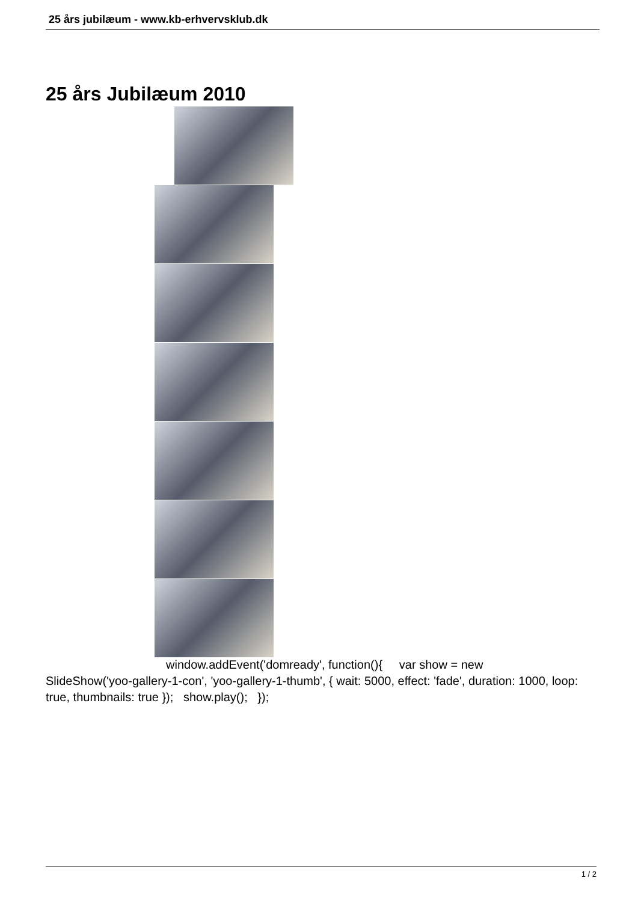25 års jubilæum - www.kb-erhvervsklub.dk
25 års Jubilæum 2010
window.addEvent('domready', function(){ var show = new
SlideShow('yoo-gallery-1-con', 'yoo-gallery-1-thumb', { wait: 5000, effect: 'fade', duration: 1000, loop: true, thumbnails: true }); show.play(); });
1 / 2